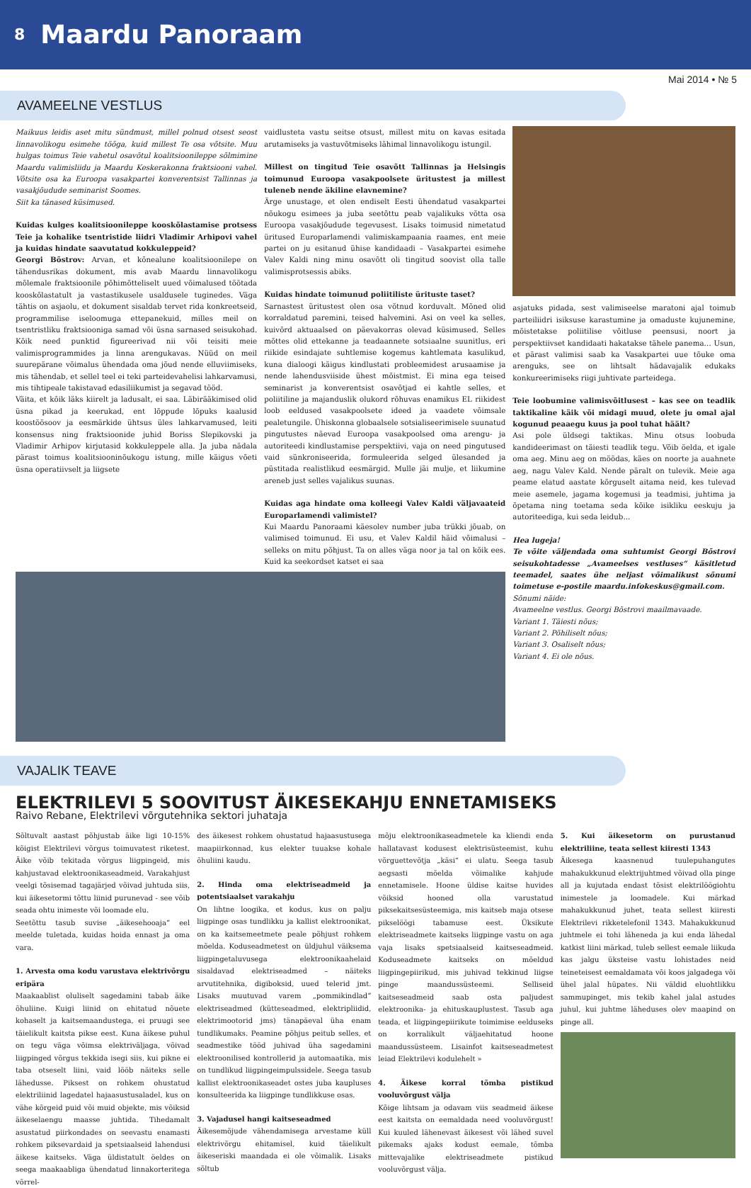8 Maardu Panoraam
Mai 2014 • № 5
AVAMEELNE VESTLUS
Maikuus leidis aset mitu sündmust, millel polnud otsest seost linnavolikogu esimehe tööga, kuid millest Te osa võtsite. Muu hulgas toimus Teie vahetul osavõtul koalitsioonileppe sõlmimine Maardu valimisliidu ja Maardu Keskerakonna fraktsiooni vahel. Võtsite osa ka Euroopa vasakpartei konverentsist Tallinnas ja vasakjõudude seminarist Soomes.
Siit ka tänased küsimused.
Kuidas kulges koalitsioonileppe kooskõlastamise protsess Teie ja kohalike tsentristide liidri Vladimir Arhipovi vahel ja kuidas hindate saavutatud kokkuleppeid?
Georgi Bõstrov: Arvan, et kõnealune koalitsioonilepe on tähendusrikas dokument, mis avab Maardu linnavolikogu mõlemale fraktsioonile põhimõtteliselt uued võimalused töötada kooskõlastatult ja vastastikusele usaldusele tuginedes. Väga tähtis on asjaolu, et dokument sisaldab tervet rida konkreetseid, programmilise iseloomuga ettepanekuid, milles meil on tsentristliku fraktsiooniga samad või üsna sarnased seisukohad. Kõik need punktid figureerivad nii või teisiti meie valimisprogrammides ja linna arengukavas. Nüüd on meil suurepärane võimalus ühendada oma jõud nende elluviimiseks, mis tähendab, et sellel teel ei teki parteidevahelisi lahkarvamusi, mis tihtipeale takistavad edasiliikumist ja segavad tööd.
Väita, et kõik läks kiirelt ja ladusalt, ei saa. Läbirääkimised olid üsna pikad ja keerukad, ent lõppude lõpuks kaalusid koostöösoov ja eesmärkide ühtsus üles lahkarvamused, leiti konsensus ning fraktsioonide juhid Boriss Slepikovski ja Vladimir Arhipov kirjutasid kokkuleppele alla. Ja juba nädala pärast toimus koalitsiooninõukogu istung, mille käigus võeti üsna operatiivselt ja liigsete
vaidlusteta vastu seitse otsust, millest mitu on kavas esitada arutamiseks ja vastuvõtmiseks lähimal linnavolikogu istungil.
Millest on tingitud Teie osavõtt Tallinnas ja Helsingis toimunud Euroopa vasakpoolsete üritustest ja millest tuleneb nende äkiline elavnemine?
Ärge unustage, et olen endiselt Eesti ühendatud vasakpartei nõukogu esimees ja juba seetõttu peab vajalikuks võtta osa Euroopa vasakjõudude tegevusest. Lisaks toimusid nimetatud üritused Europarlamendi valimiskampaania raames, ent meie partei on ju esitanud ühise kandidaadi – Vasakpartei esimehe Valev Kaldi ning minu osavõtt oli tingitud soovist olla talle valimisprotsessis abiks.
Kuidas hindate toimunud poliitiliste ürituste taset?
Sarnastest üritustest olen osa võtnud korduvalt. Mõned olid korraldatud paremini, teised halvemini. Asi on veel ka selles, kuivõrd aktuaalsed on päevakorras olevad küsimused. Selles mõttes olid ettekanne ja teadaannete sotsiaalne suunitlus, eri riikide esindajate suhtlemise kogemus kahtlemata kasulikud, kuna dialoogi käigus kindlustati probleemidest arusaamise ja nende lahendusviiside ühest mõistmist. Ei mina ega teised seminarist ja konverentsist osavõtjad ei kahtle selles, et poliitiline ja majanduslik olukord rõhuvas enamikus EL riikidest loob eeldused vasakpoolsete ideed ja vaadete võimsale pealetungile. Ühiskonna globaalsele sotsialiseerimisele suunatud pingutustes näevad Euroopa vasakpoolsed oma arengu- ja autoriteedi kindlustamise perspektiivi, vaja on need pingutused vaid sünkroniseerida, formuleerida selged ülesanded ja püstitada realistlikud eesmärgid. Mulle jäi mulje, et liikumine areneb just selles vajalikus suunas.
Kuidas aga hindate oma kolleegi Valev Kaldi väljavaateid Europarlamendi valimistel?
Kui Maardu Panoraami käesolev number juba trükki jõuab, on valimised toimunud. Ei usu, et Valev Kaldil häid võimalusi – selleks on mitu põhjust. Ta on alles väga noor ja tal on kõik ees. Kuid ka seekordset katset ei saa
asjatuks pidada, sest valimiseelse maratoni ajal toimub parteiliidri isiksuse karastumine ja omaduste kujunemine, mõistetakse poliitilise võitluse peensusi, noort ja perspektiivset kandidaati hakatakse tähele panema… Usun, et pärast valimisi saab ka Vasakpartei uue tõuke oma arenguks, see on lihtsalt hädavajalik edukaks konkureerimiseks riigi juhtivate parteidega.
Teie loobumine valimisvõitlusest – kas see on teadlik taktikaline käik või midagi muud, olete ju omal ajal kogunud peaaegu kuus ja pool tuhat häält?
Asi pole üldsegi taktikas. Minu otsus loobuda kandideerimast on täiesti teadlik tegu. Võib öelda, et igale oma aeg. Minu aeg on möödas, käes on noorte ja auahnete aeg, nagu Valev Kald. Nende päralt on tulevik. Meie aga peame elatud aastate kõrguselt aitama neid, kes tulevad meie asemele, jagama kogemusi ja teadmisi, juhtima ja õpetama ning toetama seda kõike isikliku eeskuju ja autoriteediga, kui seda leidub...
Hea lugeja!
Te võite väljendada oma suhtumist Georgi Bõstrovi seisukohtadesse „Avameelses vestluses“ käsitletud teemadel, saates ühe neljast võimalikust sõnumi toimetuse e-postile maardu.infokeskus@gmail.com.
Sõnumi näide:
Avameelne vestlus. Georgi Bõstrovi maailmavaade.
Variant 1. Täiesti nõus;
Variant 2. Põhiliselt nõus;
Variant 3. Osaliselt nõus;
Variant 4. Ei ole nõus.
VAJALIK TEAVE
ELEKTRILEVI 5 SOOVITUST ÄIKESEKAHJU ENNETAMISEKS
Raivo Rebane, Elektrilevi võrgutehnika sektori juhataja
Sõltuvalt aastast põhjustab äike ligi 10-15% kõigist Elektrilevi võrgus toimuvatest riketest. Äike võib tekitada võrgus liigpingeid, mis kahjustavad elektroonikaseadmeid. Varakahjust veelgi tõsisemad tagajärjed võivad juhtuda siis, kui äikesetormi tõttu liinid purunevad - see võib seada ohtu inimeste või loomade elu.
Seetõttu tasub suvise „äikesehooaja“ eel meelde tuletada, kuidas hoida ennast ja oma vara.
1. Arvesta oma kodu varustava elektrivõrgu eripära
Maakaablist oluliselt sagedamini tabab äike õhuliine. Kuigi liinid on ehitatud nõuete kohaselt ja kaitsemaandustega, ei pruugi see täielikult kaitsta pikse eest. Kuna äikese puhul on tegu väga võimsa elektriväljaga, võivad liigpinged võrgus tekkida isegi siis, kui pikne ei taba otseselt liini, vaid lööb näiteks selle lähedusse. Piksest on rohkem ohustatud elektriliinid lagedatel hajaasustusaladel, kus on vähe kõrgeid puid või muid objekte, mis võiksid äikeselaengu maasse juhtida. Tihedamalt asustatud piirkondades on seevastu enamasti rohkem piksevardaid ja spetsiaalseid lahendusi äikese kaitseks. Väga üldistatult öeldes on seega maakaabliga ühendatud linnakorteritega võrrel-
des äikesest rohkem ohustatud hajaasustusega maapiirkonnad, kus elekter tuuakse kohale õhuliini kaudu.
2. Hinda oma elektriseadmeid ja potentsiaalset varakahju
On lihtne loogika, et kodus, kus on palju liigpinge osas tundlikku ja kallist elektroonikat, on ka kaitsemeetmete peale põhjust rohkem mõelda. Koduseadmetest on üldjuhul väiksema liigpingetaluvusega elektroonikaahelaid sisaldavad elektriseadmed – näiteks arvutitehnika, digiboksid, uued telerid jmt. Lisaks muutuvad varem „pommikindlad“ elektriseadmed (kütteseadmed, elektripliidid, elektrimootorid jms) tänapäeval üha enam tundlikumaks. Peamine põhjus peitub selles, et seadmestike tööd juhivad üha sagedamini elektroonilised kontrollerid ja automaatika, mis on tundlikud liigpingeimpulssidele. Seega tasub kallist elektroonikaseadet ostes juba kaupluses konsulteerida ka liigpinge tundlikkuse osas.
3. Vajadusel hangi kaitseseadmed
Äikesemõjude vähendamisega arvestame küll elektrivõrgu ehitamisel, kuid täielikult äikeseriski maandada ei ole võimalik. Lisaks sõltub
mõju elektroonikaseadmetele ka kliendi enda hallatavast kodusest elektrisüsteemist, kuhu võrguettevõtja „käsi“ ei ulatu. Seega tasub aegsasti mõelda võimalike kahjude ennetamisele. Hoone üldise kaitse huvides võiksid hooned olla varustatud piksekaitsesüsteemiga, mis kaitseb maja otsese pikselöögi tabamuse eest. Üksikute elektriseadmete kaitseks liigpinge vastu on aga vaja lisaks spetsiaalseid kaitseseadmeid. Koduseadmete kaitseks on mõeldud liigpingepiirikud, mis juhivad tekkinud liigse pinge maandussüsteemi. Selliseid kaitseseadmeid saab osta paljudest elektroonika- ja ehituskauplustest. Tasub aga teada, et liigpingepiirikute toimimise eelduseks on korralikult väljaehitatud hoone maandussüsteem. Lisainfot kaitseseadmetest leiad Elektrilevi kodulehelt »
4. Äikese korral tõmba pistikud vooluvõrgust välja
Kõige lihtsam ja odavam viis seadmeid äikese eest kaitsta on eemaldada need vooluvõrgust! Kui kuuled lähenevast äikesest või lähed suvel pikemaks ajaks kodust eemale, tõmba mittevajalike elektriseadmete pistikud vooluvõrgust välja.
5. Kui äikesetorm on purustanud elektriliine, teata sellest kiiresti 1343
Äikesega kaasnenud tuulepuhangutes mahakukkunud elektrijuhtmed võivad olla pinge all ja kujutada endast tõsist elektrilöögiohtu inimestele ja loomadele. Kui märkad mahakukkunud juhet, teata sellest kiiresti Elektrilevi rikketelefonil 1343. Mahakukkunud juhtmele ei tohi läheneda ja kui enda lähedal katkist liini märkad, tuleb sellest eemale liikuda kas jalgu üksteise vastu lohistades neid teineteisest eemaldamata või koos jalgadega või ühel jalal hüpates. Nii väldid eluohtlikku sammupinget, mis tekib kahel jalal astudes juhul, kui juhtme läheduses olev maapind on pinge all.